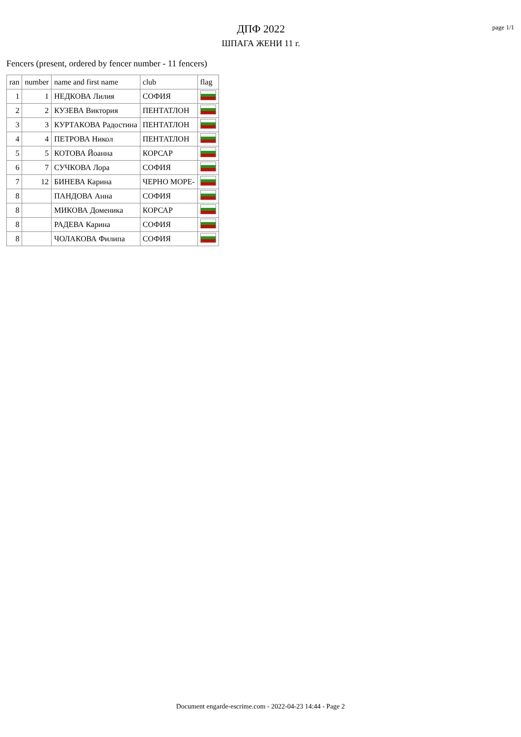ДПФ 2022
ШПАГА ЖЕНИ 11 г.
page 1/1
Fencers (present, ordered by fencer number - 11 fencers)
| ran | number | name and first name | club | flag |
| --- | --- | --- | --- | --- |
| 1 | 1 | НЕДКОВА Лилия | СОФИЯ | |
| 2 | 2 | КУЗЕВА Виктория | ПЕНТАТЛОН | |
| 3 | 3 | КУРТАКОВА Радостина | ПЕНТАТЛОН | |
| 4 | 4 | ПЕТРОВА Никол | ПЕНТАТЛОН | |
| 5 | 5 | КОТОВА Йоанна | КОРСАР | |
| 6 | 7 | СУЧКОВА Лора | СОФИЯ | |
| 7 | 12 | БИНЕВА Карина | ЧЕРНО МОРЕ- | |
| 8 | | ПАНДОВА Анна | СОФИЯ | |
| 8 | | МИКОВА Доменика | КОРСАР | |
| 8 | | РАДЕВА Карина | СОФИЯ | |
| 8 | | ЧОЛАКОВА Филипа | СОФИЯ | |
Document engarde-escrime.com - 2022-04-23 14:44 - Page 2